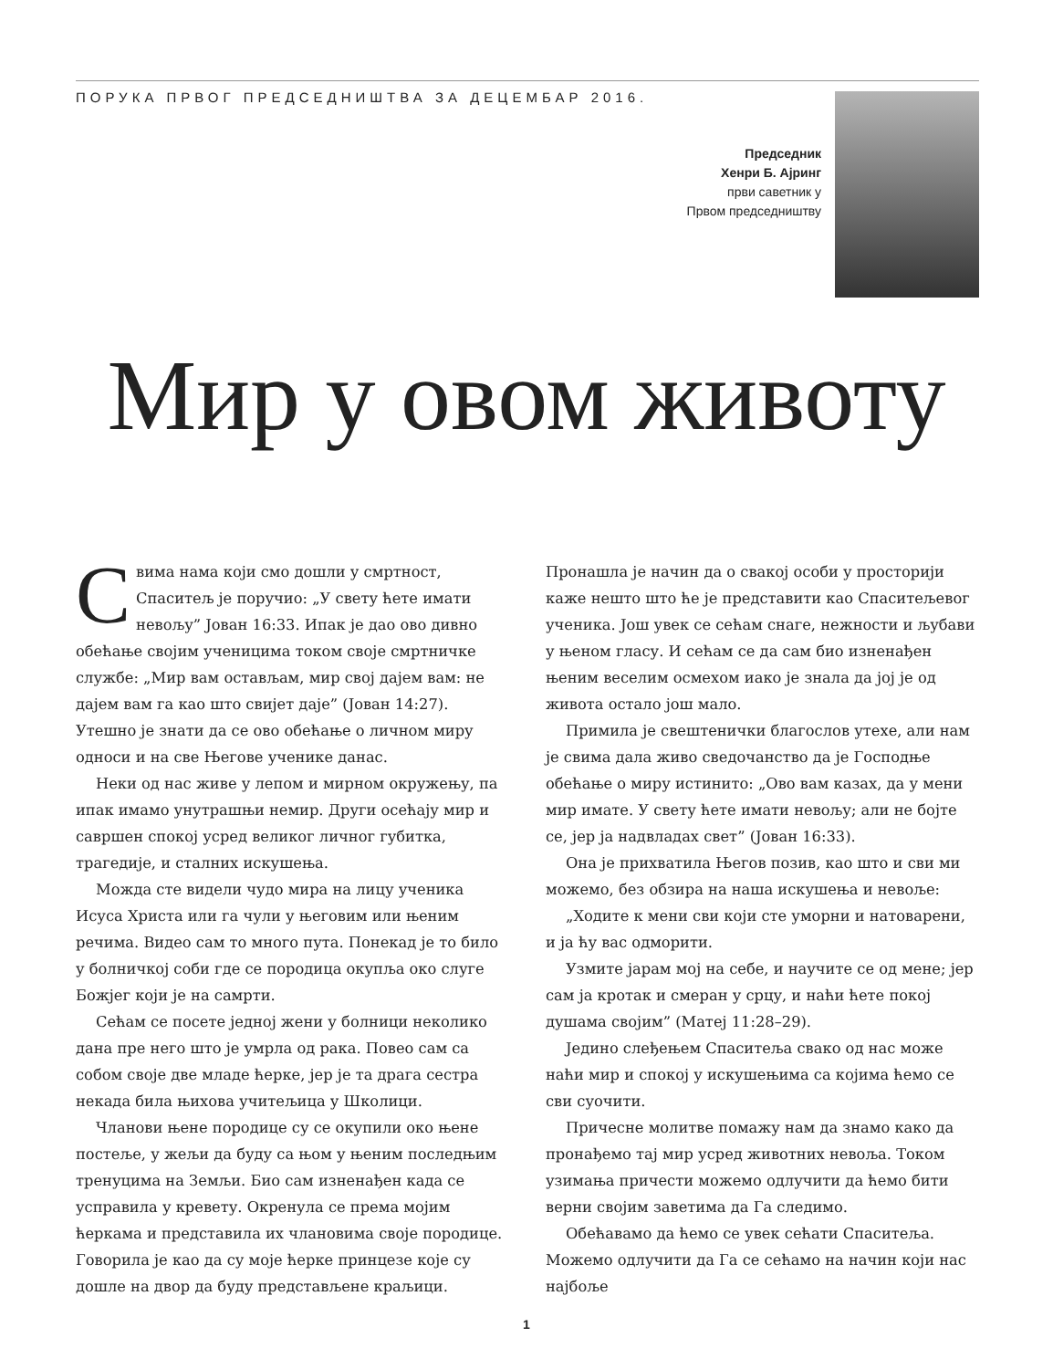ПОРУКА ПРВОГ ПРЕДСЕДНИШТВА ЗА ДЕЦЕМБАР 2016.
Председник
Хенри Б. Ајринг
први саветник у
Првом председништву
Мир у овом животу
Свима нама који смо дошли у смртност, Спаситељ је поручио: „У свету ћете имати невољу” Јован 16:33. Ипак је дао ово дивно обећање својим ученицима током своје смртничке службе: „Мир вам остављам, мир свој дајем вам: не дајем вам га као што свијет даје” (Јован 14:27). Утешно је знати да се ово обећање о личном миру односи и на све Његове ученике данас.
Неки од нас живе у лепом и мирном окружењу, па ипак имамо унутрашњи немир. Други осећају мир и савршен спокој усред великог личног губитка, трагедије, и сталних искушења.
Можда сте видели чудо мира на лицу ученика Исуса Христа или га чули у његовим или њеним речима. Видео сам то много пута. Понекад је то било у болничкој соби где се породица окупља око слуге Божјег који је на самрти.
Сећам се посете једној жени у болници неколико дана пре него што је умрла од рака. Повео сам са собом своје две младе ћерке, јер је та драга сестра некада била њихова учитељица у Школици.
Чланови њене породице су се окупили око њене постеље, у жељи да буду са њом у њеним последњим тренуцима на Земљи. Био сам изненађен када се усправила у кревету. Окренула се према мојим ћеркама и представила их члановима своје породице. Говорила је као да су моје ћерке принцезе које су дошле на двор да буду представљене краљици. Пронашла је начин да о свакој особи у просторији каже нешто што ће је представити као Спаситељевог ученика. Још увек се сећам снаге, нежности и љубави у њеном гласу. И сећам се да сам био изненађен њеним веселим осмехом иако је знала да јој је од живота остало још мало.
Примила је свештенички благослов утехе, али нам је свима дала живо сведочанство да је Господње обећање о миру истинито: „Ово вам казах, да у мени мир имате. У свету ћете имати невољу; али не бојте се, јер ја надвладах свет” (Јован 16:33).
Она је прихватила Његов позив, као што и сви ми можемо, без обзира на наша искушења и невоље:
„Ходите к мени сви који сте уморни и натоварени, и ја ћу вас одморити.
Узмите јарам мој на себе, и научите се од мене; јер сам ја кротак и смеран у срцу, и наћи ћете покој душама својим” (Матеј 11:28–29).
Једино слеђењем Спаситеља свако од нас може наћи мир и спокој у искушењима са којима ћемо се сви суочити.
Причесне молитве помажу нам да знамо како да пронађемо тај мир усред животних невоља. Током узимања причести можемо одлучити да ћемо бити верни својим заветима да Га следимо.
Обећавамо да ћемо се увек сећати Спаситеља. Можемо одлучити да Га се сећамо на начин који нас најбоље
1